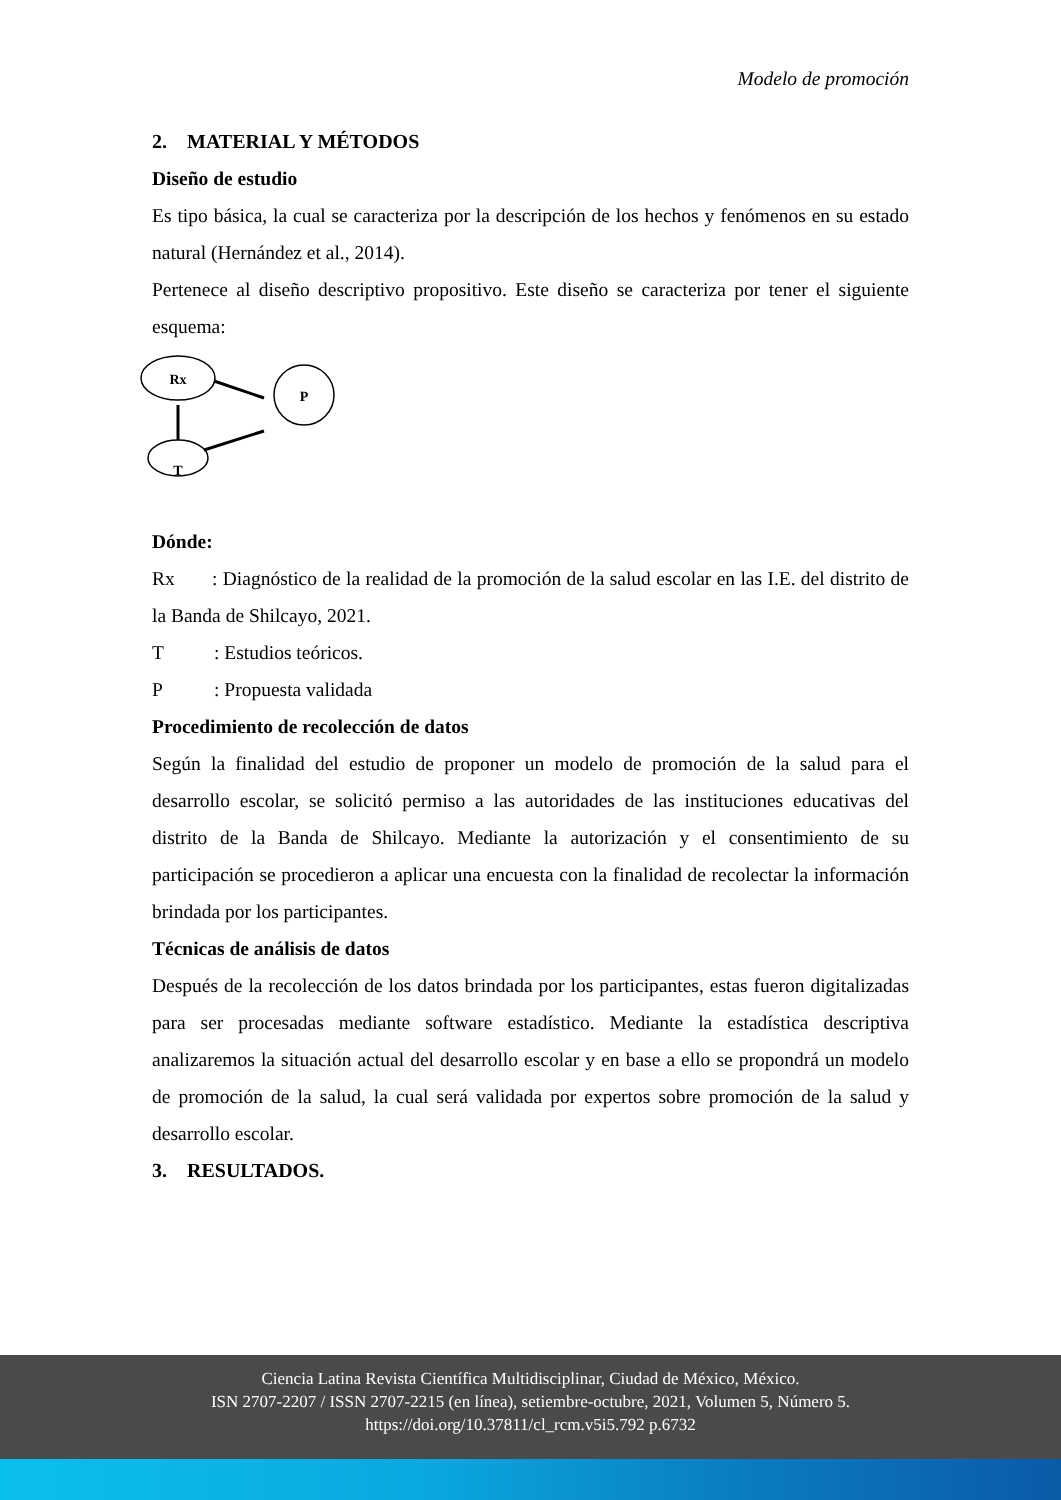Modelo de promoción
2. MATERIAL Y MÉTODOS
Diseño de estudio
Es tipo básica, la cual se caracteriza por la descripción de los hechos y fenómenos en su estado natural (Hernández et al., 2014).
Pertenece al diseño descriptivo propositivo. Este diseño se caracteriza por tener el siguiente esquema:
Rx
P
T
Dónde:
Rx : Diagnóstico de la realidad de la promoción de la salud escolar en las I.E. del distrito de la Banda de Shilcayo, 2021.
T : Estudios teóricos.
P : Propuesta validada
Procedimiento de recolección de datos
Según la finalidad del estudio de proponer un modelo de promoción de la salud para el desarrollo escolar, se solicitó permiso a las autoridades de las instituciones educativas del distrito de la Banda de Shilcayo. Mediante la autorización y el consentimiento de su participación se procedieron a aplicar una encuesta con la finalidad de recolectar la información brindada por los participantes.
Técnicas de análisis de datos
Después de la recolección de los datos brindada por los participantes, estas fueron digitalizadas para ser procesadas mediante software estadístico. Mediante la estadística descriptiva analizaremos la situación actual del desarrollo escolar y en base a ello se propondrá un modelo de promoción de la salud, la cual será validada por expertos sobre promoción de la salud y desarrollo escolar.
3. RESULTADOS.
Ciencia Latina Revista Científica Multidisciplinar, Ciudad de México, México.
ISN 2707-2207 / ISSN 2707-2215 (en línea), setiembre-octubre, 2021, Volumen 5, Número 5.
https://doi.org/10.37811/cl_rcm.v5i5.792 p.6732